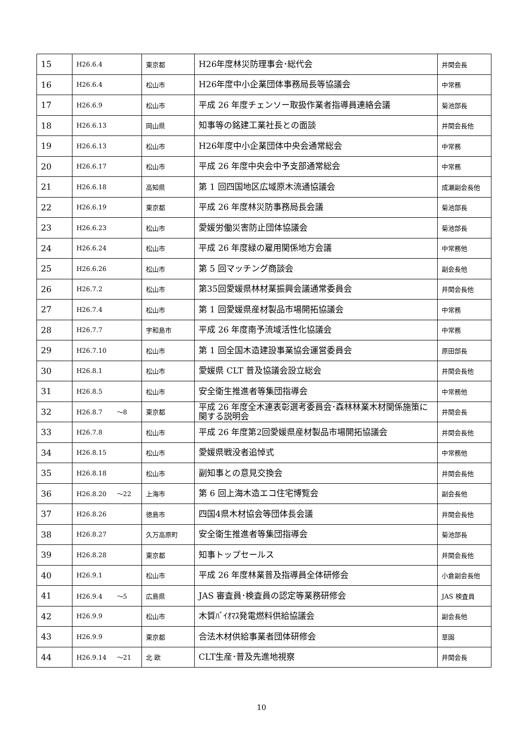| 15 | H26.6.4 | 東京都 | H26年度林災防理事会･総代会 | 井関会長 |
| 16 | H26.6.4 | 松山市 | H26年度中小企業団体事務局長等協議会 | 中常務 |
| 17 | H26.6.9 | 松山市 | 平成 26 年度チェンソー取扱作業者指導員連絡会議 | 菊池部長 |
| 18 | H26.6.13 | 岡山県 | 知事等の銘建工業社長との面談 | 井関会長他 |
| 19 | H26.6.13 | 松山市 | H26年度中小企業団体中央会通常総会 | 中常務 |
| 20 | H26.6.17 | 松山市 | 平成 26 年度中央会中予支部通常総会 | 中常務 |
| 21 | H26.6.18 | 高知県 | 第 1 回四国地区広域原木流通協議会 | 成瀬副会長他 |
| 22 | H26.6.19 | 東京都 | 平成 26 年度林災防事務局長会議 | 菊池部長 |
| 23 | H26.6.23 | 松山市 | 愛媛労働災害防止団体協議会 | 菊池部長 |
| 24 | H26.6.24 | 松山市 | 平成 26 年度緑の雇用関係地方会議 | 中常務他 |
| 25 | H26.6.26 | 松山市 | 第 5 回マッチング商談会 | 副会長他 |
| 26 | H26.7.2 | 松山市 | 第35回愛媛県林材業振興会議通常委員会 | 井関会長他 |
| 27 | H26.7.4 | 松山市 | 第 1 回愛媛県産材製品市場開拓協議会 | 中常務 |
| 28 | H26.7.7 | 宇和島市 | 平成 26 年度南予流域活性化協議会 | 中常務 |
| 29 | H26.7.10 | 松山市 | 第 1 回全国木造建設事業協会運営委員会 | 原田部長 |
| 30 | H26.8.1 | 松山市 | 愛媛県 CLT 普及協議会設立総会 | 井関会長他 |
| 31 | H26.8.5 | 松山市 | 安全衛生推進者等集団指導会 | 中常務他 |
| 32 | H26.8.7 ～8 | 東京都 | 平成 26 年度全木連表彰選考委員会･森林林業木材関係施策に関する説明会 | 井関会長 |
| 33 | H26.7.8 | 松山市 | 平成 26 年度第2回愛媛県産材製品市場開拓協議会 | 井関会長他 |
| 34 | H26.8.15 | 松山市 | 愛媛県戦没者追悼式 | 中常務他 |
| 35 | H26.8.18 | 松山市 | 副知事との意見交換会 | 井関会長他 |
| 36 | H26.8.20 ～22 | 上海市 | 第 6 回上海木造エコ住宅博覧会 | 副会長他 |
| 37 | H26.8.26 | 徳島市 | 四国4県木材協会等団体長会議 | 井関会長他 |
| 38 | H26.8.27 | 久万高原町 | 安全衛生推進者等集団指導会 | 菊池部長 |
| 39 | H26.8.28 | 東京都 | 知事トップセールス | 井関会長他 |
| 40 | H26.9.1 | 松山市 | 平成 26 年度林業普及指導員全体研修会 | 小倉副会長他 |
| 41 | H26.9.4 ～5 | 広島県 | JAS 審査員･検査員の認定等業務研修会 | JAS 検査員 |
| 42 | H26.9.9 | 松山市 | 木質ﾊﾞｲｵﾏｽ発電燃料供給協議会 | 副会長他 |
| 43 | H26.9.9 | 東京都 | 合法木材供給事業者団体研修会 | 草園 |
| 44 | H26.9.14 ～21 | 北 欧 | CLT生産･普及先進地視察 | 井関会長 |
10